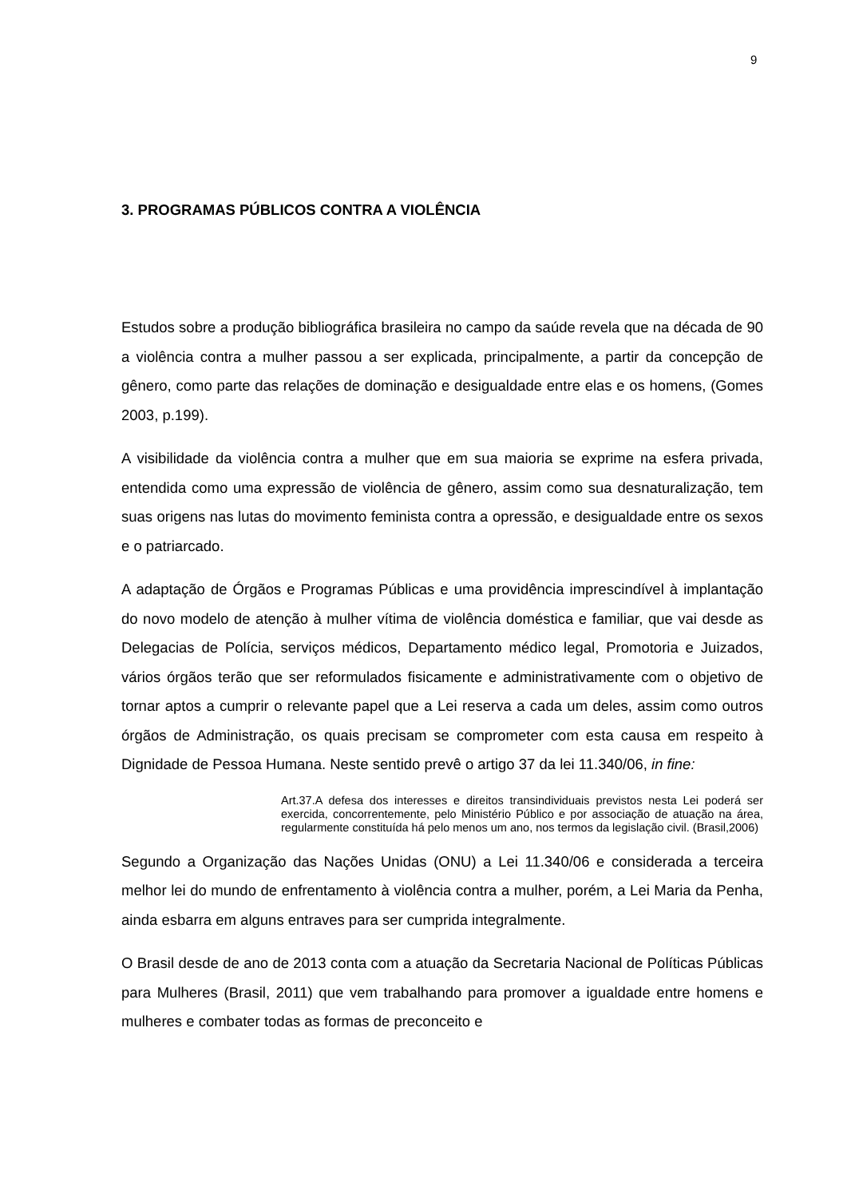9
3. PROGRAMAS PÚBLICOS CONTRA A VIOLÊNCIA
Estudos sobre a produção bibliográfica brasileira no campo da saúde revela que na década de 90 a violência contra a mulher passou a ser explicada, principalmente, a partir da concepção de gênero, como parte das relações de dominação e desigualdade entre elas e os homens, (Gomes 2003, p.199).
A visibilidade da violência contra a mulher que em sua maioria se exprime na esfera privada, entendida como uma expressão de violência de gênero, assim como sua desnaturalização, tem suas origens nas lutas do movimento feminista contra a opressão, e desigualdade entre os sexos e o patriarcado.
A adaptação de Órgãos e Programas Públicas e uma providência imprescindível à implantação do novo modelo de atenção à mulher vítima de violência doméstica e familiar, que vai desde as Delegacias de Polícia, serviços médicos, Departamento médico legal, Promotoria e Juizados, vários órgãos terão que ser reformulados fisicamente e administrativamente com o objetivo de tornar aptos a cumprir o relevante papel que a Lei reserva a cada um deles, assim como outros órgãos de Administração, os quais precisam se comprometer com esta causa em respeito à Dignidade de Pessoa Humana. Neste sentido prevê o artigo 37 da lei 11.340/06, in fine:
Art.37.A defesa dos interesses e direitos transindividuais previstos nesta Lei poderá ser exercida, concorrentemente, pelo Ministério Público e por associação de atuação na área, regularmente constituída há pelo menos um ano, nos termos da legislação civil. (Brasil,2006)
Segundo a Organização das Nações Unidas (ONU) a Lei 11.340/06 e considerada a terceira melhor lei do mundo de enfrentamento à violência contra a mulher, porém, a Lei Maria da Penha, ainda esbarra em alguns entraves para ser cumprida integralmente.
O Brasil desde de ano de 2013 conta com a atuação da Secretaria Nacional de Políticas Públicas para Mulheres (Brasil, 2011) que vem trabalhando para promover a igualdade entre homens e mulheres e combater todas as formas de preconceito e